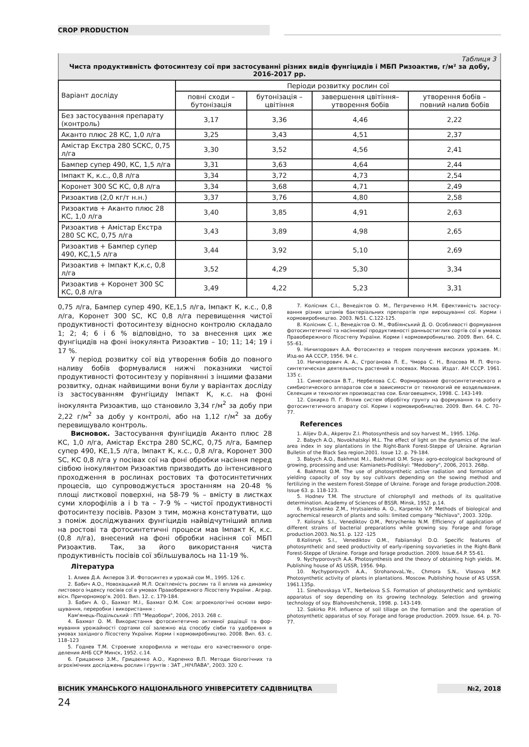CROP PRODUCTION
Таблиця 3
Чиста продуктивність фотосинтезу сої при застосуванні різних видів фунгіцидів і МБП Ризоактив, г/м² за добу, 2016-2017 рр.
| Варіант досліду | Періоди розвитку рослин сої | | | |
| --- | --- | --- | --- | --- |
| | повні сходи – бутонізація | бутонізація – цвітіння | завершення цвітіння– утворення бобів | утворення бобів – повний налив бобів |
| Без застосування препарату (контроль) | 3,17 | 3,36 | 4,46 | 2,22 |
| Аканто плюс 28 КС, 1,0 л/га | 3,25 | 3,43 | 4,51 | 2,37 |
| Амістар Екстра 280 SCКС, 0,75 л/га | 3,30 | 3,52 | 4,56 | 2,41 |
| Бампер супер 490, КС, 1,5 л/га | 3,31 | 3,63 | 4,64 | 2,44 |
| Імпакт К, к.с., 0,8 л/га | 3,34 | 3,72 | 4,73 | 2,54 |
| Коронет 300 SC КС, 0,8 л/га | 3,34 | 3,68 | 4,71 | 2,49 |
| Ризоактив (2,0 кг/т н.н.) | 3,37 | 3,76 | 4,80 | 2,58 |
| Ризоактив + Аканто плюс 28 КС, 1,0 л/га | 3,40 | 3,85 | 4,91 | 2,63 |
| Ризоактив + Амістар Екстра 280 SC КС, 0,75 л/га | 3,43 | 3,89 | 4,98 | 2,65 |
| Ризоактив + Бампер супер 490, КС,1,5 л/га | 3,44 | 3,92 | 5,10 | 2,69 |
| Ризоактив + Імпакт К,к.с, 0,8 л/га | 3,52 | 4,29 | 5,30 | 3,34 |
| Ризоактив + Коронет 300 SC КС, 0,8 л/га | 3,49 | 4,22 | 5,23 | 3,31 |
0,75 л/га, Бампер супер 490, КЕ,1,5 л/га, Імпакт К, к.с., 0,8 л/га, Коронет 300 SC, КС 0,8 л/га перевищення чистої продуктивності фотосинтезу відносно контролю склада­ло 1; 2; 4; 6 і 6 % відповідно, то за внесення цих же фунгіцидів на фоні інокулянта Ризоактив – 10; 11; 14; 19 і 17 %.
У період розвитку сої від утворення бобів до повно­го наливу бобів формувалися нижчі показники чистої продуктивності фотосинтезу у порівнянні з іншими фа­зами розвитку, однак найвищими вони були у варіантах досліду із застосуванням фунгіциду Імпакт К, к.с. на фоні інокулянта Ризоактив, що становило 3,34 г/м<sup>2</sup> за добу при 2,22 г/м<sup>2</sup> за добу у контролі, або на 1,12 г/м<sup>2</sup> за добу перевищувало контроль.
Висновок. Застосування фунгіцидів Аканто плюс 28 КС, 1,0 л/га, Амістар Екстра 280 SC,КС, 0,75 л/га, Бампер супер 490, КЕ,1,5 л/га, Імпакт К, к.с., 0,8 л/га, Коро­нет 300 SC, КС 0,8 л/га у посівах сої на фоні обробки насіння перед сівбою інокулянтом Ризоактив призводить до інтенсивного проходження в рослинах ростових та фотосинтетичних процесів, що супроводжується зростан­ням на 20-48 % площі листкової поверхні, на 58-79 % – вмісту в листках суми хлорофілів a і b та – 7-9 % – чистої продуктивності фотосинтезу посівів. Разом з тим, мож­на констатувати, що з поміж досліджуваних фунгіцидів найвідчутніший вплив на ростові та фотосинтетичні про­цеси мав Імпакт К, к.с. (0,8 л/га), внесений на фоні об­робки насіння сої МБП Ризоактив. Так, за його викори­стання чиста продуктивність посівів сої збільшувалось на 11-19 %.
Література
1. Алиев Д.А. Акперов З.И. Фотосинтез и урожай сои М., 1995. 126 с.
2. Бабич А.О., Новохацький М.Л. Освітленість рослин та її вплив на динаміку листового індексу посівів сої в умовах Правобережного Лісостепу України . Аграр. вісн. Причорномор'я. 2001. Вип. 12. с. 179-184.
3. Бабич А. О., Бахмат М.І., Бахмат О.М. Соя: агроекологічні основи виро­щування, переробки і використання :
Кам'янець-Подільський : ПП "Медобори", 2006, 2013. 268 с.
4. Бахмат О. М. Використання фотосинтетично активної радіації та фор­мування урожайності сортами сої залежно від способу сівби та удобрення в умовах західного Лісостепу України. Корми і кормовиробництво. 2008. Вип. 63. с. 118–123
5. Годнев Т.М. Строение хлорофилла и методы его качественного опре­деления АНБ ССР Минск, 1952. с.14.
6. Грицаєнко З.М., Грицаєнко А.О., Карпенко В.П. Методи біологічних та агрохімічних досліджень рослин і ґрунтів : ЗАТ ,,НІЧЛАВА", 2003. 320 с.
7. Колісник С.І., Венедіктов О. М., Петриченко Н.М. Ефективність застосу­вання різних штамів бактеріальних препаратів при вирощуванні сої. Корми і кормовиробництво. 2003. №51. С.122-125.
8. Колісник С. І., Венедіктов О. М., Фабіянський Д. О. Особливості фор­мування фотосинтетичної та насіннєвої продуктивності ранньостиглих сортів сої в умовах Правобережного Лісостепу України. Корми і кормовиробництво. 2009. Вип. 64. С. 55–61.
9. Ничипорович А.А. Фотосинтез и теория получения високих урожаев. М.: Изд-во АА СССР, 1956. 94 с.
10. Ничипорович А. А., Строганова Л. Е., Чмора С. Н., Власова М. П. Фото­синтетическая деятельность растений в посевах. Москва. Издат. АН СССР. 1961. 135 с.
11. Синеговская В.Т., Нербелова С.С. Формирование фотосинтетического и симбиотического аппаратов сои в зависимости от технологий ее возде­лывания. Селекция и технология производства сои. Благовещенск, 1998. С. 143-149.
12. Сокирко П. Г. Вплив систем обробітку ґрунту на формування та роботу фотосинтетичного апарату сої. Корми і кормовиробництво. 2009. Вип. 64. С. 70–77.
References
1. Alijev D.A., Akperov Z.I. Photosynthesis and soy harvest M., 1995. 126p.
2. Babych A.O., Novokhatskyi M.L. The effect of light on the dynamics of the leaf-area index in soy plantations in the Right-Bank Forest-Steppe of Ukraine. Agrarian Bulletin of the Black Sea region.2001. Issue 12. p. 79-184.
3. Babych A.O., Bakhmat M.I., Bakhmat O.M. Soya: agro-ecological background of growing, processing and use: Kamianets-Podilskyi: "Medobory", 2006, 2013. 268p.
4. Bakhmat O.M. The use of photosynthetic active radiation and formation of yielding capacity of soy by soy cultivars depending on the sowing method and fertilizing in the western Forest-Steppe of Ukraine. Forage and forage production.2008. Issue 63. p. 118-123.
5. Hodnev T.M. The structure of chlorophyll and methods of its qualitative determination. Academy of Sciences of BSSR. Minsk, 1952. p.14.
6. Hrytsaienko Z.M., Hrytsaienko A. O., Karpenko V.P. Methods of biological and agrochemical research of plants and soils: limited company "Nichlava", 2003. 320p.
7. Kolisnyk S.I., Venediktov O.M., Petrychenko N.M. Efficiency of application of different strains of bacterial preparations while growing soy. Forage and forage production.2003. No.51. p. 122 -125
8.Kolisnyk S.I., Venediktov O.M., Fabiianskyi D.O. Specific features of photosynthetic and seed productivity of early-ripening soyvarieties in the Right-Bank Forest-Steppe of Ukraine. Forage and forage production. 2009. Issue.64.P. 55-61.
9. Nychyporovych A.A. Photosynthesis and the theory of obtaining high yields. M. Publishing house of AS USSR, 1956. 94p.
10. Nychyporovych A.A., StrohanovaL.Ye., Chmora S.N., Vlasova M.P. Photosynthetic activity of plants in plantations. Moscow. Publishing house of AS USSR. 1961.135p.
11. Sinehovskaya V.T., Nerbelova S.S. Formation of photosynthetic and symbiotic apparatus of soy depending on its growing technology. Selection and growing technology of soy. Blahoveshchensk, 1998. p. 143-149.
12. Sokirko P.H. Influence of soil tillage on the formation and the operation of photosynthetic apparatus of soy. Forage and forage production. 2009. Issue. 64. p. 70-77.
ВІСНИК УМАНСЬКОГО НАЦІОНАЛЬНОГО УНІВЕРСИТЕТУ САДІВНИЦТВА №2, 2018
24